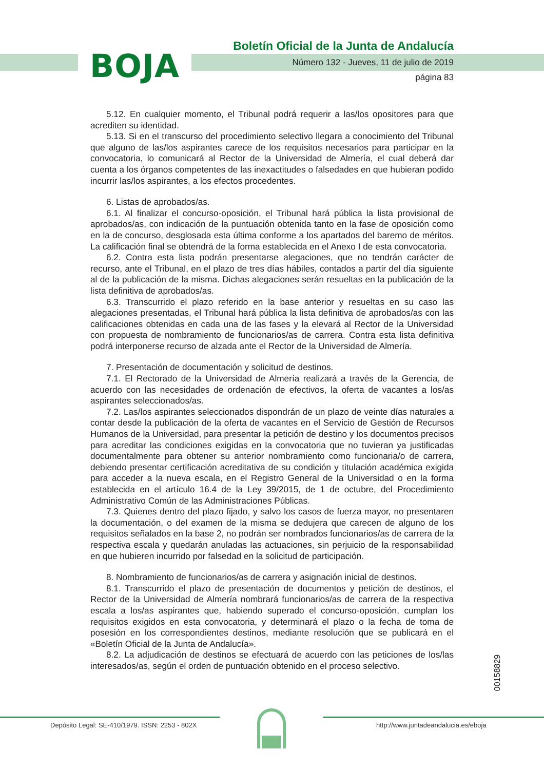BOJA
Boletín Oficial de la Junta de Andalucía
Número 132 - Jueves, 11 de julio de 2019
página 83
5.12. En cualquier momento, el Tribunal podrá requerir a las/los opositores para que acrediten su identidad.
5.13. Si en el transcurso del procedimiento selectivo llegara a conocimiento del Tribunal que alguno de las/los aspirantes carece de los requisitos necesarios para participar en la convocatoria, lo comunicará al Rector de la Universidad de Almería, el cual deberá dar cuenta a los órganos competentes de las inexactitudes o falsedades en que hubieran podido incurrir las/los aspirantes, a los efectos procedentes.
6. Listas de aprobados/as.
6.1. Al finalizar el concurso-oposición, el Tribunal hará pública la lista provisional de aprobados/as, con indicación de la puntuación obtenida tanto en la fase de oposición como en la de concurso, desglosada esta última conforme a los apartados del baremo de méritos. La calificación final se obtendrá de la forma establecida en el Anexo I de esta convocatoria.
6.2. Contra esta lista podrán presentarse alegaciones, que no tendrán carácter de recurso, ante el Tribunal, en el plazo de tres días hábiles, contados a partir del día siguiente al de la publicación de la misma. Dichas alegaciones serán resueltas en la publicación de la lista definitiva de aprobados/as.
6.3. Transcurrido el plazo referido en la base anterior y resueltas en su caso las alegaciones presentadas, el Tribunal hará pública la lista definitiva de aprobados/as con las calificaciones obtenidas en cada una de las fases y la elevará al Rector de la Universidad con propuesta de nombramiento de funcionarios/as de carrera. Contra esta lista definitiva podrá interponerse recurso de alzada ante el Rector de la Universidad de Almería.
7. Presentación de documentación y solicitud de destinos.
7.1. El Rectorado de la Universidad de Almería realizará a través de la Gerencia, de acuerdo con las necesidades de ordenación de efectivos, la oferta de vacantes a los/as aspirantes seleccionados/as.
7.2. Las/los aspirantes seleccionados dispondrán de un plazo de veinte días naturales a contar desde la publicación de la oferta de vacantes en el Servicio de Gestión de Recursos Humanos de la Universidad, para presentar la petición de destino y los documentos precisos para acreditar las condiciones exigidas en la convocatoria que no tuvieran ya justificadas documentalmente para obtener su anterior nombramiento como funcionaria/o de carrera, debiendo presentar certificación acreditativa de su condición y titulación académica exigida para acceder a la nueva escala, en el Registro General de la Universidad o en la forma establecida en el artículo 16.4 de la Ley 39/2015, de 1 de octubre, del Procedimiento Administrativo Común de las Administraciones Públicas.
7.3. Quienes dentro del plazo fijado, y salvo los casos de fuerza mayor, no presentaren la documentación, o del examen de la misma se dedujera que carecen de alguno de los requisitos señalados en la base 2, no podrán ser nombrados funcionarios/as de carrera de la respectiva escala y quedarán anuladas las actuaciones, sin perjuicio de la responsabilidad en que hubieren incurrido por falsedad en la solicitud de participación.
8. Nombramiento de funcionarios/as de carrera y asignación inicial de destinos.
8.1. Transcurrido el plazo de presentación de documentos y petición de destinos, el Rector de la Universidad de Almería nombrará funcionarios/as de carrera de la respectiva escala a los/as aspirantes que, habiendo superado el concurso-oposición, cumplan los requisitos exigidos en esta convocatoria, y determinará el plazo o la fecha de toma de posesión en los correspondientes destinos, mediante resolución que se publicará en el «Boletín Oficial de la Junta de Andalucía».
8.2. La adjudicación de destinos se efectuará de acuerdo con las peticiones de los/las interesados/as, según el orden de puntuación obtenido en el proceso selectivo.
00158829
Depósito Legal: SE-410/1979. ISSN: 2253 - 802X
http://www.juntadeandalucia.es/eboja